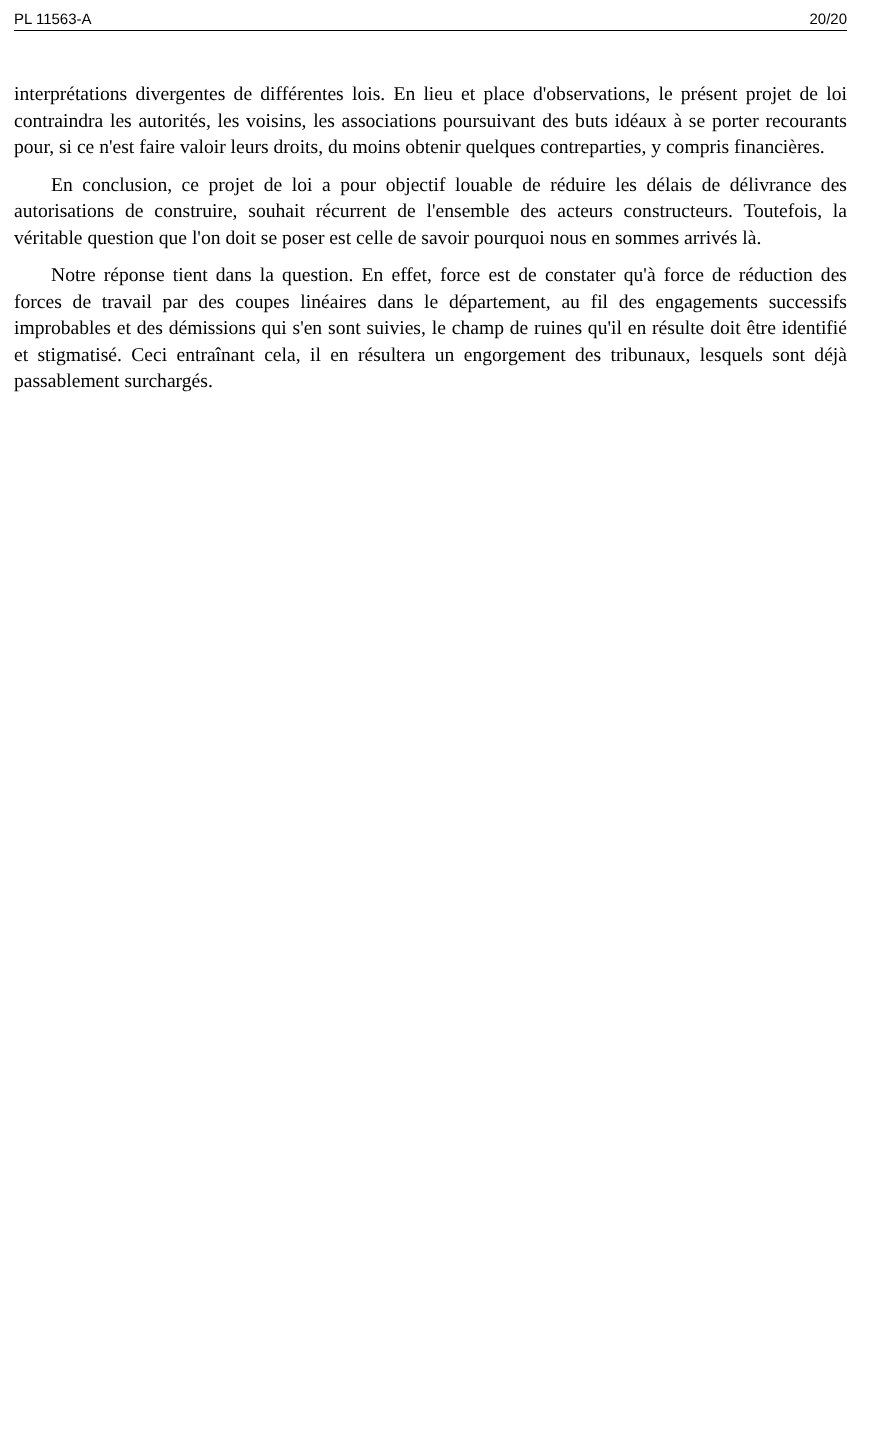PL 11563-A 20/20
interprétations divergentes de différentes lois. En lieu et place d'observations, le présent projet de loi contraindra les autorités, les voisins, les associations poursuivant des buts idéaux à se porter recourants pour, si ce n'est faire valoir leurs droits, du moins obtenir quelques contreparties, y compris financières.
En conclusion, ce projet de loi a pour objectif louable de réduire les délais de délivrance des autorisations de construire, souhait récurrent de l'ensemble des acteurs constructeurs. Toutefois, la véritable question que l'on doit se poser est celle de savoir pourquoi nous en sommes arrivés là.
Notre réponse tient dans la question. En effet, force est de constater qu'à force de réduction des forces de travail par des coupes linéaires dans le département, au fil des engagements successifs improbables et des démissions qui s'en sont suivies, le champ de ruines qu'il en résulte doit être identifié et stigmatisé. Ceci entraînant cela, il en résultera un engorgement des tribunaux, lesquels sont déjà passablement surchargés.